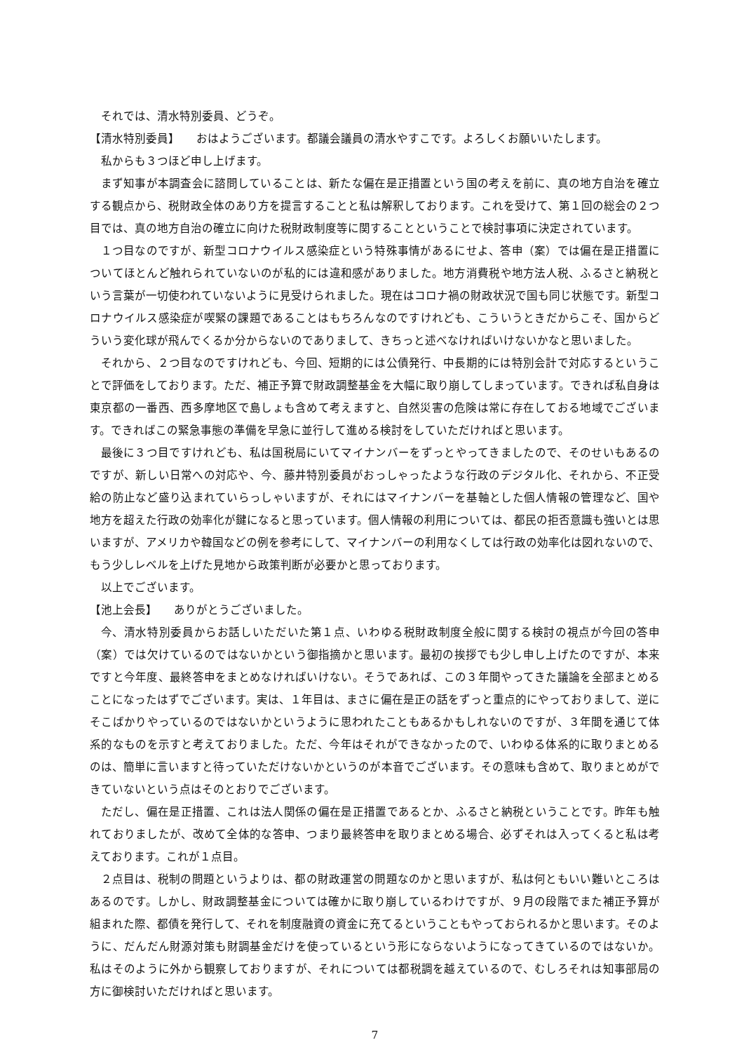それでは、清水特別委員、どうぞ。
【清水特別委員】　　おはようございます。都議会議員の清水やすこです。よろしくお願いいたします。
私からも３つほど申し上げます。
まず知事が本調査会に諮問していることは、新たな偏在是正措置という国の考えを前に、真の地方自治を確立する観点から、税財政全体のあり方を提言することと私は解釈しております。これを受けて、第１回の総会の２つ目では、真の地方自治の確立に向けた税財政制度等に関することということで検討事項に決定されています。
１つ目なのですが、新型コロナウイルス感染症という特殊事情があるにせよ、答申（案）では偏在是正措置についてほとんど触れられていないのが私的には違和感がありました。地方消費税や地方法人税、ふるさと納税という言葉が一切使われていないように見受けられました。現在はコロナ禍の財政状況で国も同じ状態です。新型コロナウイルス感染症が喫緊の課題であることはもちろんなのですけれども、こういうときだからこそ、国からどういう変化球が飛んでくるか分からないのでありまして、きちっと述べなければいけないかなと思いました。
それから、２つ目なのですけれども、今回、短期的には公債発行、中長期的には特別会計で対応するということで評価をしております。ただ、補正予算で財政調整基金を大幅に取り崩してしまっています。できれば私自身は東京都の一番西、西多摩地区で島しょも含めて考えますと、自然災害の危険は常に存在しておる地域でございます。できればこの緊急事態の準備を早急に並行して進める検討をしていただければと思います。
最後に３つ目ですけれども、私は国税局にいてマイナンバーをずっとやってきましたので、そのせいもあるのですが、新しい日常への対応や、今、藤井特別委員がおっしゃったような行政のデジタル化、それから、不正受給の防止など盛り込まれていらっしゃいますが、それにはマイナンバーを基軸とした個人情報の管理など、国や地方を超えた行政の効率化が鍵になると思っています。個人情報の利用については、都民の拒否意識も強いとは思いますが、アメリカや韓国などの例を参考にして、マイナンバーの利用なくしては行政の効率化は図れないので、もう少しレベルを上げた見地から政策判断が必要かと思っております。
以上でございます。
【池上会長】　　ありがとうございました。
今、清水特別委員からお話しいただいた第１点、いわゆる税財政制度全般に関する検討の視点が今回の答申（案）では欠けているのではないかという御指摘かと思います。最初の挨拶でも少し申し上げたのですが、本来ですと今年度、最終答申をまとめなければいけない。そうであれば、この３年間やってきた議論を全部まとめることになったはずでございます。実は、１年目は、まさに偏在是正の話をずっと重点的にやっておりまして、逆にそこばかりやっているのではないかというように思われたこともあるかもしれないのですが、３年間を通じて体系的なものを示すと考えておりました。ただ、今年はそれができなかったので、いわゆる体系的に取りまとめるのは、簡単に言いますと待っていただけないかというのが本音でございます。その意味も含めて、取りまとめができていないという点はそのとおりでございます。
ただし、偏在是正措置、これは法人関係の偏在是正措置であるとか、ふるさと納税ということです。昨年も触れておりましたが、改めて全体的な答申、つまり最終答申を取りまとめる場合、必ずそれは入ってくると私は考えております。これが１点目。
２点目は、税制の問題というよりは、都の財政運営の問題なのかと思いますが、私は何ともいい難いところはあるのです。しかし、財政調整基金については確かに取り崩しているわけですが、９月の段階でまた補正予算が組まれた際、都債を発行して、それを制度融資の資金に充てるということもやっておられるかと思います。そのように、だんだん財源対策も財調基金だけを使っているという形にならないようになってきているのではないか。私はそのように外から観察しておりますが、それについては都税調を越えているので、むしろそれは知事部局の方に御検討いただければと思います。
7